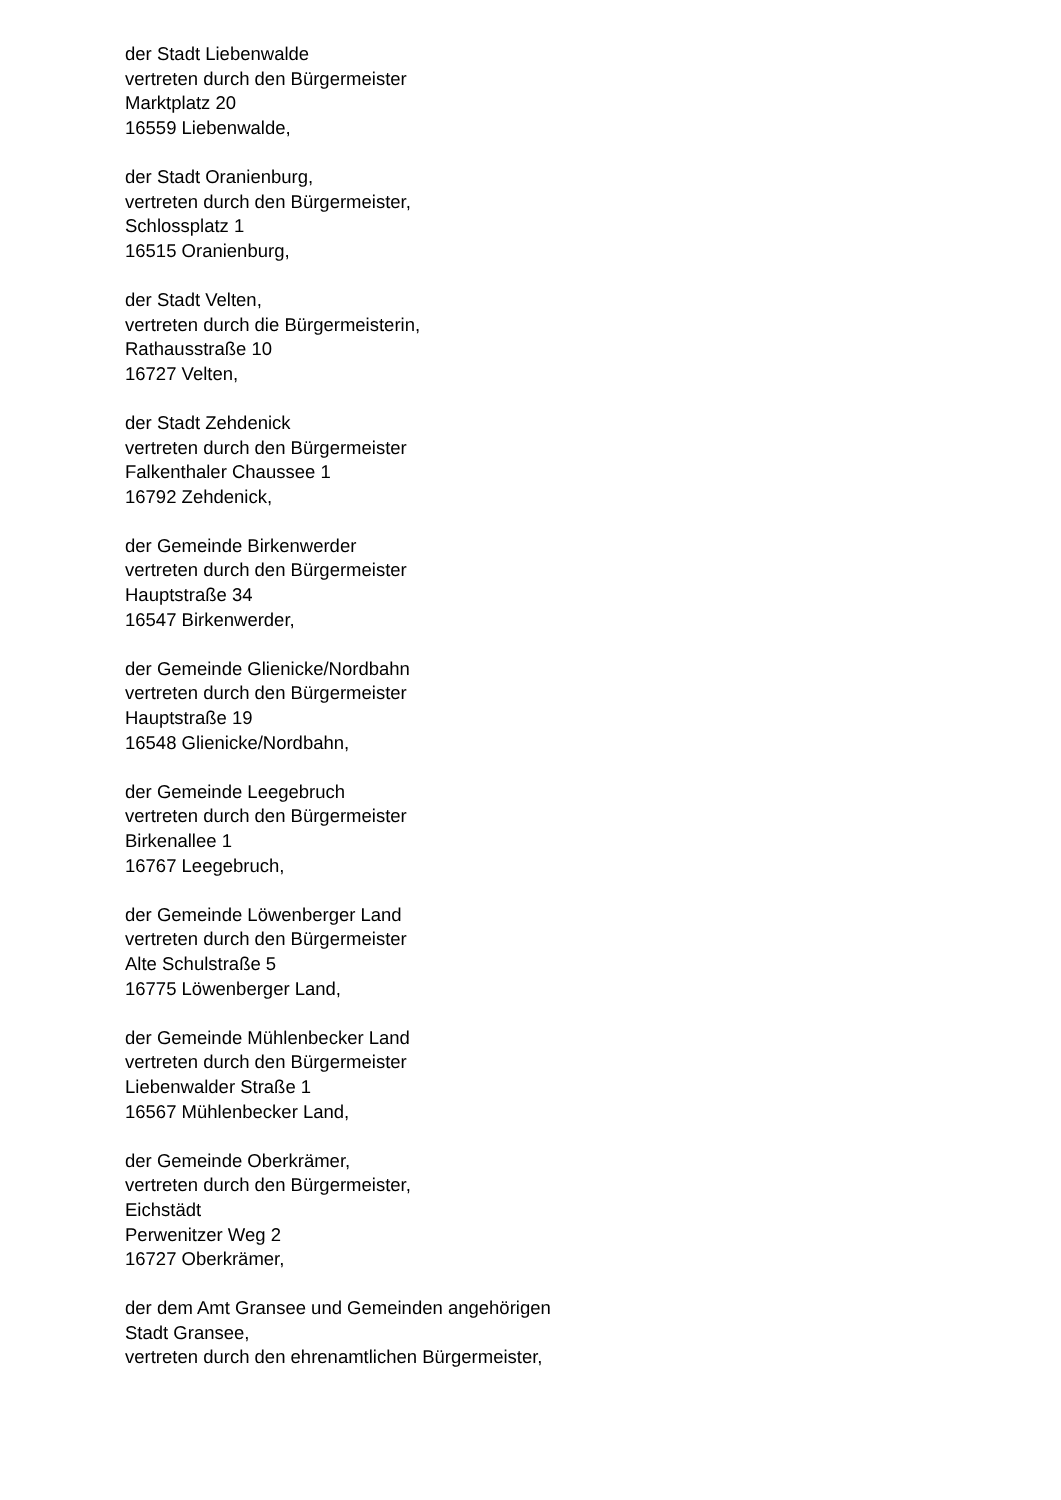der Stadt Liebenwalde
vertreten durch den Bürgermeister
Marktplatz 20
16559 Liebenwalde,
der Stadt Oranienburg,
vertreten durch den Bürgermeister,
Schlossplatz 1
16515 Oranienburg,
der Stadt Velten,
vertreten durch die Bürgermeisterin,
Rathausstraße 10
16727 Velten,
der Stadt Zehdenick
vertreten durch den Bürgermeister
Falkenthaler Chaussee 1
16792 Zehdenick,
der Gemeinde Birkenwerder
vertreten durch den Bürgermeister
Hauptstraße 34
16547 Birkenwerder,
der Gemeinde Glienicke/Nordbahn
vertreten durch den Bürgermeister
Hauptstraße 19
16548 Glienicke/Nordbahn,
der Gemeinde Leegebruch
vertreten durch den Bürgermeister
Birkenallee 1
16767 Leegebruch,
der Gemeinde Löwenberger Land
vertreten durch den Bürgermeister
Alte Schulstraße 5
16775 Löwenberger Land,
der Gemeinde Mühlenbecker Land
vertreten durch den Bürgermeister
Liebenwalder Straße 1
16567 Mühlenbecker Land,
der Gemeinde Oberkrämer,
vertreten durch den Bürgermeister,
Eichstädt
Perwenitzer Weg 2
16727 Oberkrämer,
der dem Amt Gransee und Gemeinden angehörigen
Stadt Gransee,
vertreten durch den ehrenamtlichen Bürgermeister,